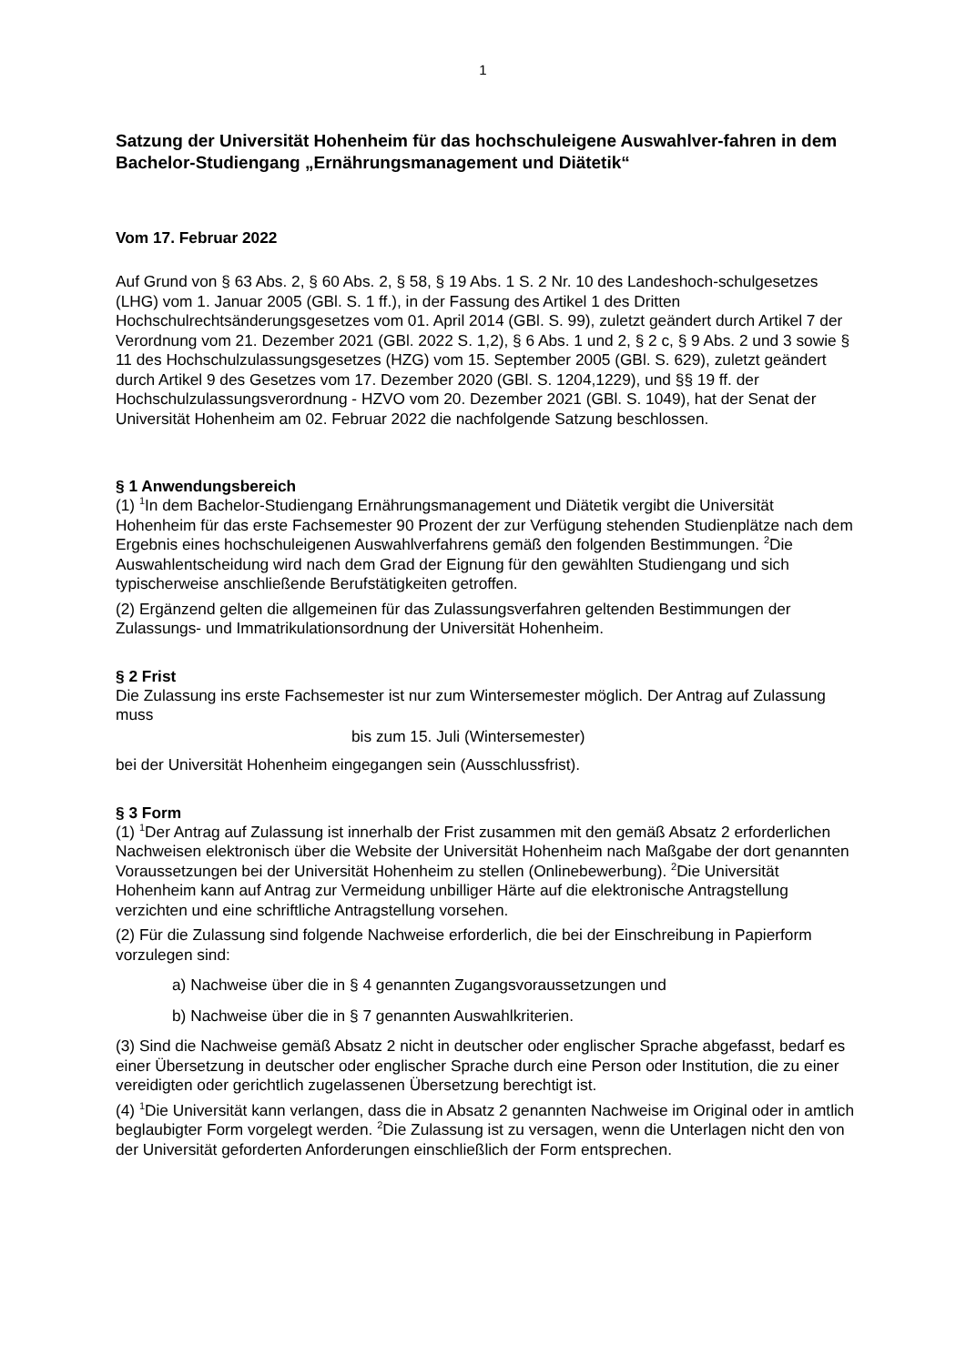1
Satzung der Universität Hohenheim für das hochschuleigene Auswahlver-fahren in dem Bachelor-Studiengang „Ernährungsmanagement und Diätetik“
Vom 17. Februar 2022
Auf Grund von § 63 Abs. 2, § 60 Abs. 2, § 58, § 19 Abs. 1 S. 2 Nr. 10 des Landeshoch-schulgesetzes (LHG) vom 1. Januar 2005 (GBl. S. 1 ff.), in der Fassung des Artikel 1 des Dritten Hochschulrechtsänderungsgesetzes vom 01. April 2014 (GBl. S. 99), zuletzt geändert durch Artikel 7 der Verordnung vom 21. Dezember 2021 (GBl. 2022 S. 1,2), § 6 Abs. 1 und 2, § 2 c, § 9 Abs. 2 und 3 sowie § 11 des Hochschulzulassungsgesetzes (HZG) vom 15. September 2005 (GBl. S. 629), zuletzt geändert durch Artikel 9 des Gesetzes vom 17. Dezember 2020 (GBl. S. 1204,1229), und §§ 19 ff. der Hochschulzulassungsverordnung - HZVO vom 20. Dezember 2021 (GBl. S. 1049), hat der Senat der Universität Hohenheim am 02. Februar 2022 die nachfolgende Satzung beschlossen.
§ 1 Anwendungsbereich
(1) <sup>1</sup>In dem Bachelor-Studiengang Ernährungsmanagement und Diätetik vergibt die Universität Hohenheim für das erste Fachsemester 90 Prozent der zur Verfügung stehenden Studienplätze nach dem Ergebnis eines hochschuleigenen Auswahlverfahrens gemäß den folgenden Bestimmungen. <sup>2</sup>Die Auswahlentscheidung wird nach dem Grad der Eignung für den gewählten Studiengang und sich typischerweise anschließende Berufstätigkeiten getroffen.
(2) Ergänzend gelten die allgemeinen für das Zulassungsverfahren geltenden Bestimmungen der Zulassungs- und Immatrikulationsordnung der Universität Hohenheim.
§ 2 Frist
Die Zulassung ins erste Fachsemester ist nur zum Wintersemester möglich. Der Antrag auf Zulassung muss
bis zum 15. Juli (Wintersemester)
bei der Universität Hohenheim eingegangen sein (Ausschlussfrist).
§ 3 Form
(1) <sup>1</sup>Der Antrag auf Zulassung ist innerhalb der Frist zusammen mit den gemäß Absatz 2 erforderlichen Nachweisen elektronisch über die Website der Universität Hohenheim nach Maßgabe der dort genannten Voraussetzungen bei der Universität Hohenheim zu stellen (Onlinebewerbung). <sup>2</sup>Die Universität Hohenheim kann auf Antrag zur Vermeidung unbilliger Härte auf die elektronische Antragstellung verzichten und eine schriftliche Antragstellung vorsehen.
(2) Für die Zulassung sind folgende Nachweise erforderlich, die bei der Einschreibung in Papierform vorzulegen sind:
a) Nachweise über die in § 4 genannten Zugangsvoraussetzungen und
b) Nachweise über die in § 7 genannten Auswahlkriterien.
(3) Sind die Nachweise gemäß Absatz 2 nicht in deutscher oder englischer Sprache abgefasst, bedarf es einer Übersetzung in deutscher oder englischer Sprache durch eine Person oder Institution, die zu einer vereidigten oder gerichtlich zugelassenen Übersetzung berechtigt ist.
(4) <sup>1</sup>Die Universität kann verlangen, dass die in Absatz 2 genannten Nachweise im Original oder in amtlich beglaubigter Form vorgelegt werden. <sup>2</sup>Die Zulassung ist zu versagen, wenn die Unterlagen nicht den von der Universität geforderten Anforderungen einschließlich der Form entsprechen.